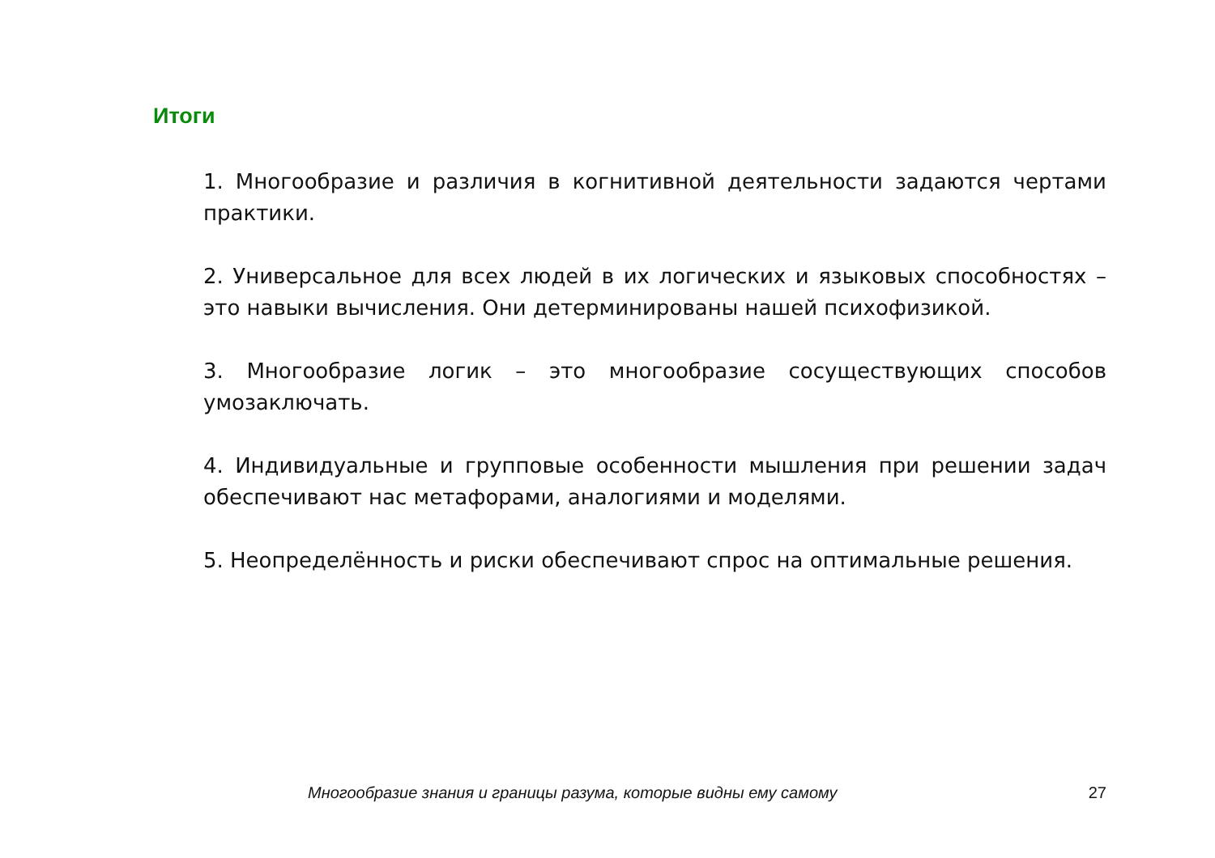Итоги
1. Многообразие и различия в когнитивной деятельности задаются чертами практики.
2. Универсальное для всех людей в их логических и языковых способностях – это навыки вычисления. Они детерминированы нашей психофизикой.
3. Многообразие логик – это многообразие сосуществующих способов умозаключать.
4. Индивидуальные и групповые особенности мышления при решении задач обеспечивают нас метафорами, аналогиями и моделями.
5. Неопределённость и риски обеспечивают спрос на оптимальные решения.
Многообразие знания и границы разума, которые видны ему самому 27